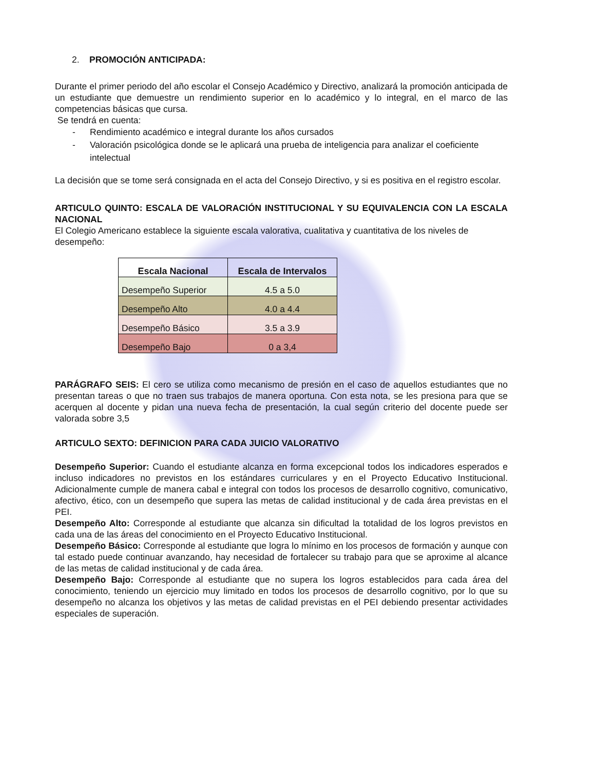2. PROMOCIÓN ANTICIPADA:
Durante el primer periodo del año escolar el Consejo Académico y Directivo, analizará la promoción anticipada de un estudiante que demuestre un rendimiento superior en lo académico y lo integral, en el marco de las competencias básicas que cursa.
Se tendrá en cuenta:
- Rendimiento académico e integral durante los años cursados
- Valoración psicológica donde se le aplicará una prueba de inteligencia para analizar el coeficiente intelectual
La decisión que se tome será consignada en el acta del Consejo Directivo, y si es positiva en el registro escolar.
ARTICULO QUINTO: ESCALA DE VALORACIÓN INSTITUCIONAL Y SU EQUIVALENCIA CON LA ESCALA NACIONAL
El Colegio Americano establece la siguiente escala valorativa, cualitativa y cuantitativa de los niveles de desempeño:
| Escala Nacional | Escala de Intervalos |
| --- | --- |
| Desempeño Superior | 4.5 a 5.0 |
| Desempeño Alto | 4.0 a 4.4 |
| Desempeño Básico | 3.5 a 3.9 |
| Desempeño Bajo | 0 a 3,4 |
PARÁGRAFO SEIS: El cero se utiliza como mecanismo de presión en el caso de aquellos estudiantes que no presentan tareas o que no traen sus trabajos de manera oportuna. Con esta nota, se les presiona para que se acerquen al docente y pidan una nueva fecha de presentación, la cual según criterio del docente puede ser valorada sobre 3,5
ARTICULO SEXTO: DEFINICION PARA CADA JUICIO VALORATIVO
Desempeño Superior: Cuando el estudiante alcanza en forma excepcional todos los indicadores esperados e incluso indicadores no previstos en los estándares curriculares y en el Proyecto Educativo Institucional. Adicionalmente cumple de manera cabal e integral con todos los procesos de desarrollo cognitivo, comunicativo, afectivo, ético, con un desempeño que supera las metas de calidad institucional y de cada área previstas en el PEI.
Desempeño Alto: Corresponde al estudiante que alcanza sin dificultad la totalidad de los logros previstos en cada una de las áreas del conocimiento en el Proyecto Educativo Institucional.
Desempeño Básico: Corresponde al estudiante que logra lo mínimo en los procesos de formación y aunque con tal estado puede continuar avanzando, hay necesidad de fortalecer su trabajo para que se aproxime al alcance de las metas de calidad institucional y de cada área.
Desempeño Bajo: Corresponde al estudiante que no supera los logros establecidos para cada área del conocimiento, teniendo un ejercicio muy limitado en todos los procesos de desarrollo cognitivo, por lo que su desempeño no alcanza los objetivos y las metas de calidad previstas en el PEI debiendo presentar actividades especiales de superación.